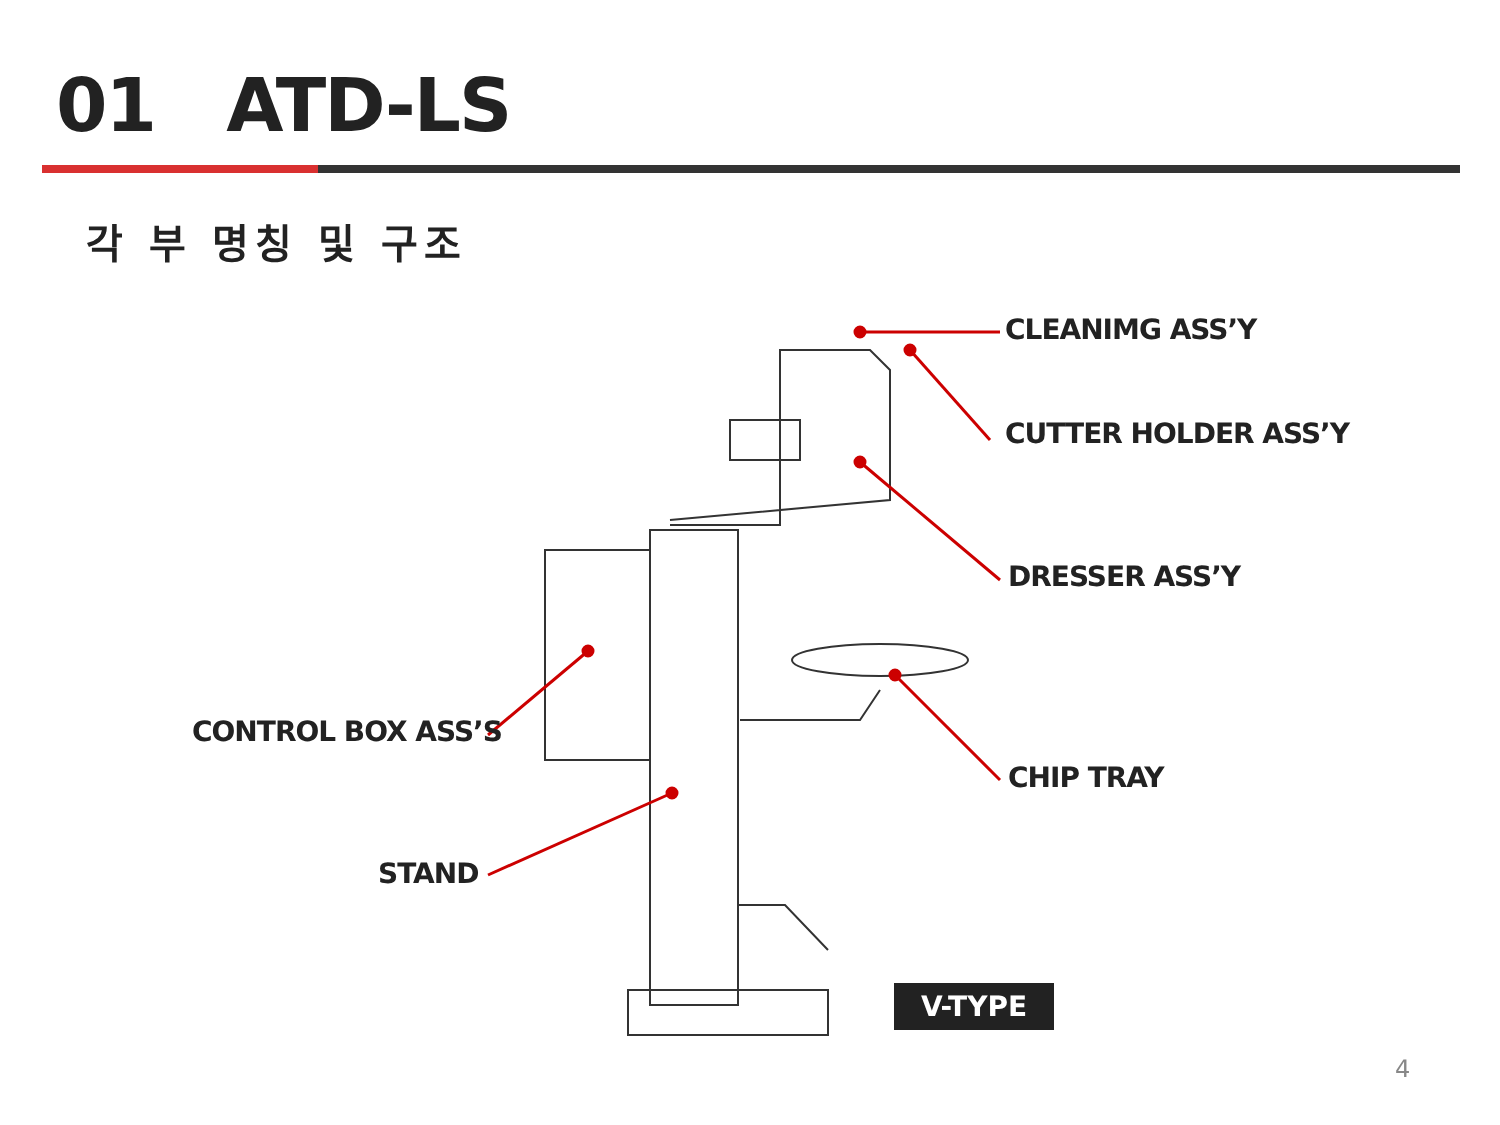01 ATD-LS
각 부 명칭 및 구조
CLEANIMG ASS’Y
CUTTER HOLDER ASS’Y
DRESSER ASS’Y
CHIP TRAY
CONTROL BOX ASS’S
STAND
V-TYPE
4